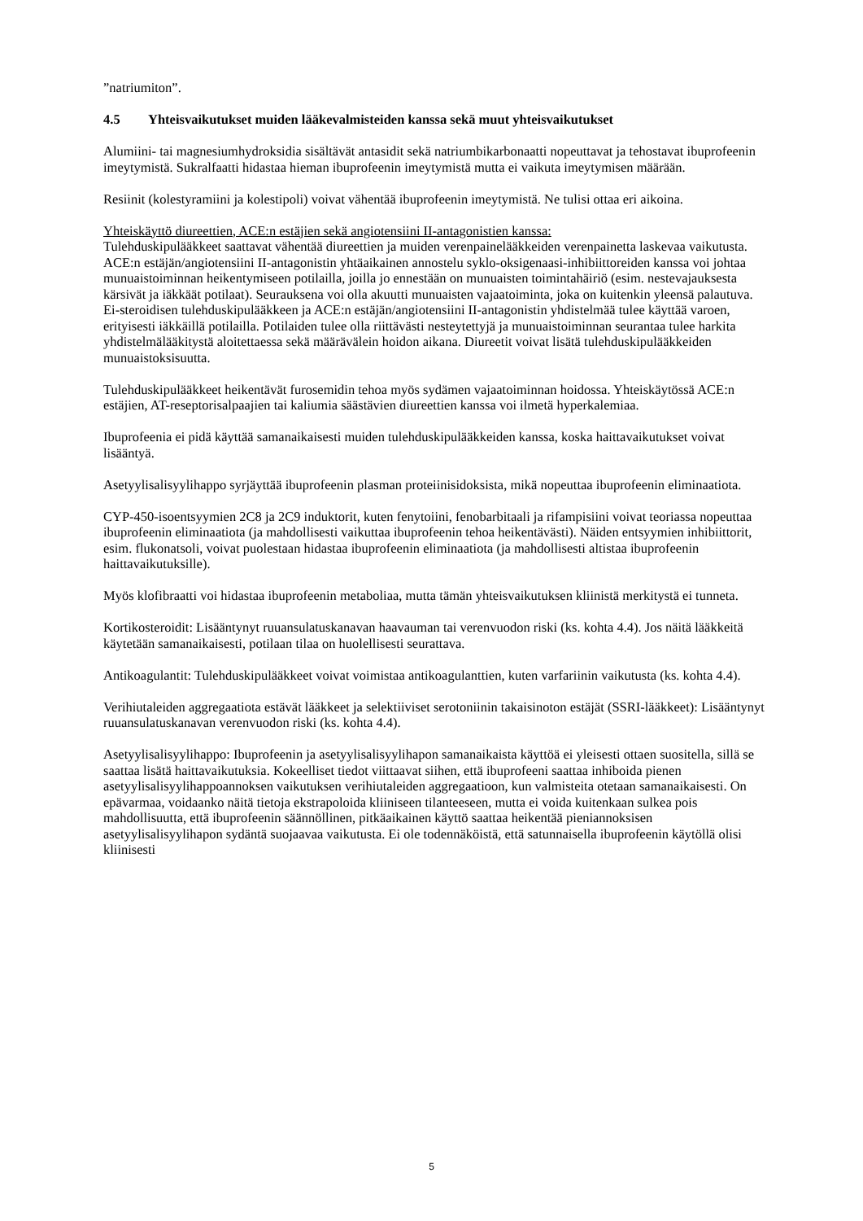”natriumiton”.
4.5 Yhteisvaikutukset muiden lääkevalmisteiden kanssa sekä muut yhteisvaikutukset
Alumiini- tai magnesiumhydroksidia sisältävät antasidit sekä natriumbikarbonaatti nopeuttavat ja tehostavat ibuprofeenin imeytymistä. Sukralfaatti hidastaa hieman ibuprofeenin imeytymistä mutta ei vaikuta imeytymisen määrään.
Resiinit (kolestyramiini ja kolestipoli) voivat vähentää ibuprofeenin imeytymistä. Ne tulisi ottaa eri aikoina.
Yhteiskäyttö diureettien, ACE:n estäjien sekä angiotensiini II-antagonistien kanssa:
Tulehduskipulääkkeet saattavat vähentää diureettien ja muiden verenpainelääkkeiden verenpainetta laskevaa vaikutusta. ACE:n estäjän/angiotensiini II-antagonistin yhtäaikainen annostelu syklo-oksigenaasi-inhibiittoreiden kanssa voi johtaa munuaistoiminnan heikentymiseen potilailla, joilla jo ennestään on munuaisten toimintahäiriö (esim. nestevajauksesta kärsivät ja iäkkäät potilaat). Seurauksena voi olla akuutti munuaisten vajaatoiminta, joka on kuitenkin yleensä palautuva. Ei-steroidisen tulehduskipulääkkeen ja ACE:n estäjän/angiotensiini II-antagonistin yhdistelmää tulee käyttää varoen, erityisesti iäkkäillä potilailla. Potilaiden tulee olla riittävästi nesteytettyjä ja munuaistoiminnan seurantaa tulee harkita yhdistelmälääkitystä aloitettaessa sekä määrävälein hoidon aikana. Diureetit voivat lisätä tulehduskipulääkkeiden munuaistoksisuutta.
Tulehduskipulääkkeet heikentävät furosemidin tehoa myös sydämen vajaatoiminnan hoidossa. Yhteiskäytössä ACE:n estäjien, AT-reseptorisalpaajien tai kaliumia säästävien diureettien kanssa voi ilmetä hyperkalemiaa.
Ibuprofeenia ei pidä käyttää samanaikaisesti muiden tulehduskipulääkkeiden kanssa, koska haittavaikutukset voivat lisääntyä.
Asetyylisalisyylihappo syrjäyttää ibuprofeenin plasman proteiinisidoksista, mikä nopeuttaa ibuprofeenin eliminaatiota.
CYP-450-isoentsyymien 2C8 ja 2C9 induktorit, kuten fenytoiini, fenobarbitaali ja rifampisiini voivat teoriassa nopeuttaa ibuprofeenin eliminaatiota (ja mahdollisesti vaikuttaa ibuprofeenin tehoa heikentävästi). Näiden entsyymien inhibiittorit, esim. flukonatsoli, voivat puolestaan hidastaa ibuprofeenin eliminaatiota (ja mahdollisesti altistaa ibuprofeenin haittavaikutuksille).
Myös klofibraatti voi hidastaa ibuprofeenin metaboliaa, mutta tämän yhteisvaikutuksen kliinistä merkitystä ei tunneta.
Kortikosteroidit: Lisääntynyt ruuansulatuskanavan haavauman tai verenvuodon riski (ks. kohta 4.4). Jos näitä lääkkeitä käytetään samanaikaisesti, potilaan tilaa on huolellisesti seurattava.
Antikoagulantit: Tulehduskipulääkkeet voivat voimistaa antikoagulanttien, kuten varfariinin vaikutusta (ks. kohta 4.4).
Verihiutaleiden aggregaatiota estävät lääkkeet ja selektiiviset serotoniinin takaisinoton estäjät (SSRI-lääkkeet): Lisääntynyt ruuansulatuskanavan verenvuodon riski (ks. kohta 4.4).
Asetyylisalisyylihappo: Ibuprofeenin ja asetyylisalisyylihapon samanaikaista käyttöä ei yleisesti ottaen suositella, sillä se saattaa lisätä haittavaikutuksia. Kokeelliset tiedot viittaavat siihen, että ibuprofeeni saattaa inhiboida pienen asetyylisalisyylihappoannoksen vaikutuksen verihiutaleiden aggregaatioon, kun valmisteita otetaan samanaikaisesti. On epävarmaa, voidaanko näitä tietoja ekstrapoloida kliiniseen tilanteeseen, mutta ei voida kuitenkaan sulkea pois mahdollisuutta, että ibuprofeenin säännöllinen, pitkäaikainen käyttö saattaa heikentää pieniannoksisen asetyylisalisyylihapon sydäntä suojaavaa vaikutusta. Ei ole todennäköistä, että satunnaisella ibuprofeenin käytöllä olisi kliinisesti
5